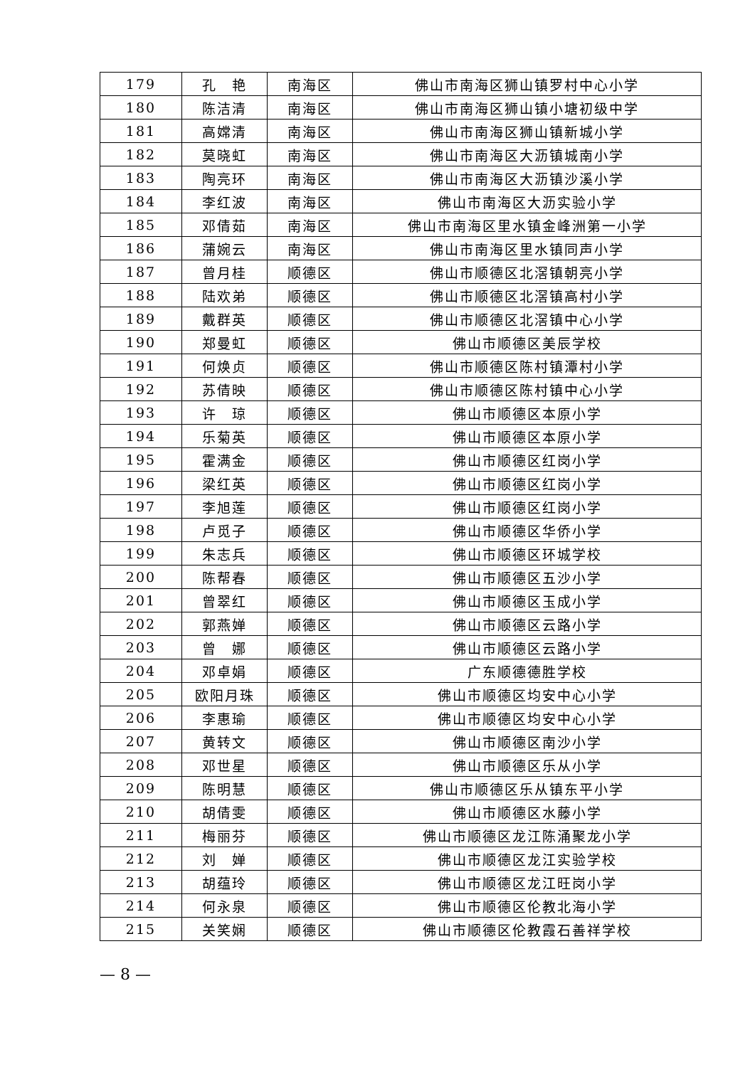| 179 | 孔 艳 | 南海区 | 佛山市南海区狮山镇罗村中心小学 |
| 180 | 陈洁清 | 南海区 | 佛山市南海区狮山镇小塘初级中学 |
| 181 | 高嫦清 | 南海区 | 佛山市南海区狮山镇新城小学 |
| 182 | 莫晓虹 | 南海区 | 佛山市南海区大沥镇城南小学 |
| 183 | 陶亮环 | 南海区 | 佛山市南海区大沥镇沙溪小学 |
| 184 | 李红波 | 南海区 | 佛山市南海区大沥实验小学 |
| 185 | 邓倩茹 | 南海区 | 佛山市南海区里水镇金峰洲第一小学 |
| 186 | 蒲婉云 | 南海区 | 佛山市南海区里水镇同声小学 |
| 187 | 曾月桂 | 顺德区 | 佛山市顺德区北滘镇朝亮小学 |
| 188 | 陆欢弟 | 顺德区 | 佛山市顺德区北滘镇高村小学 |
| 189 | 戴群英 | 顺德区 | 佛山市顺德区北滘镇中心小学 |
| 190 | 郑曼虹 | 顺德区 | 佛山市顺德区美辰学校 |
| 191 | 何焕贞 | 顺德区 | 佛山市顺德区陈村镇潭村小学 |
| 192 | 苏倩映 | 顺德区 | 佛山市顺德区陈村镇中心小学 |
| 193 | 许 琼 | 顺德区 | 佛山市顺德区本原小学 |
| 194 | 乐菊英 | 顺德区 | 佛山市顺德区本原小学 |
| 195 | 霍满金 | 顺德区 | 佛山市顺德区红岗小学 |
| 196 | 梁红英 | 顺德区 | 佛山市顺德区红岗小学 |
| 197 | 李旭莲 | 顺德区 | 佛山市顺德区红岗小学 |
| 198 | 卢觅子 | 顺德区 | 佛山市顺德区华侨小学 |
| 199 | 朱志兵 | 顺德区 | 佛山市顺德区环城学校 |
| 200 | 陈帮春 | 顺德区 | 佛山市顺德区五沙小学 |
| 201 | 曾翠红 | 顺德区 | 佛山市顺德区玉成小学 |
| 202 | 郭燕婵 | 顺德区 | 佛山市顺德区云路小学 |
| 203 | 曾 娜 | 顺德区 | 佛山市顺德区云路小学 |
| 204 | 邓卓娟 | 顺德区 | 广东顺德德胜学校 |
| 205 | 欧阳月珠 | 顺德区 | 佛山市顺德区均安中心小学 |
| 206 | 李惠瑜 | 顺德区 | 佛山市顺德区均安中心小学 |
| 207 | 黄转文 | 顺德区 | 佛山市顺德区南沙小学 |
| 208 | 邓世星 | 顺德区 | 佛山市顺德区乐从小学 |
| 209 | 陈明慧 | 顺德区 | 佛山市顺德区乐从镇东平小学 |
| 210 | 胡倩雯 | 顺德区 | 佛山市顺德区水藤小学 |
| 211 | 梅丽芬 | 顺德区 | 佛山市顺德区龙江陈涌聚龙小学 |
| 212 | 刘 婵 | 顺德区 | 佛山市顺德区龙江实验学校 |
| 213 | 胡蕴玲 | 顺德区 | 佛山市顺德区龙江旺岗小学 |
| 214 | 何永泉 | 顺德区 | 佛山市顺德区伦教北海小学 |
| 215 | 关笑娴 | 顺德区 | 佛山市顺德区伦教霞石善祥学校 |
— 8 —